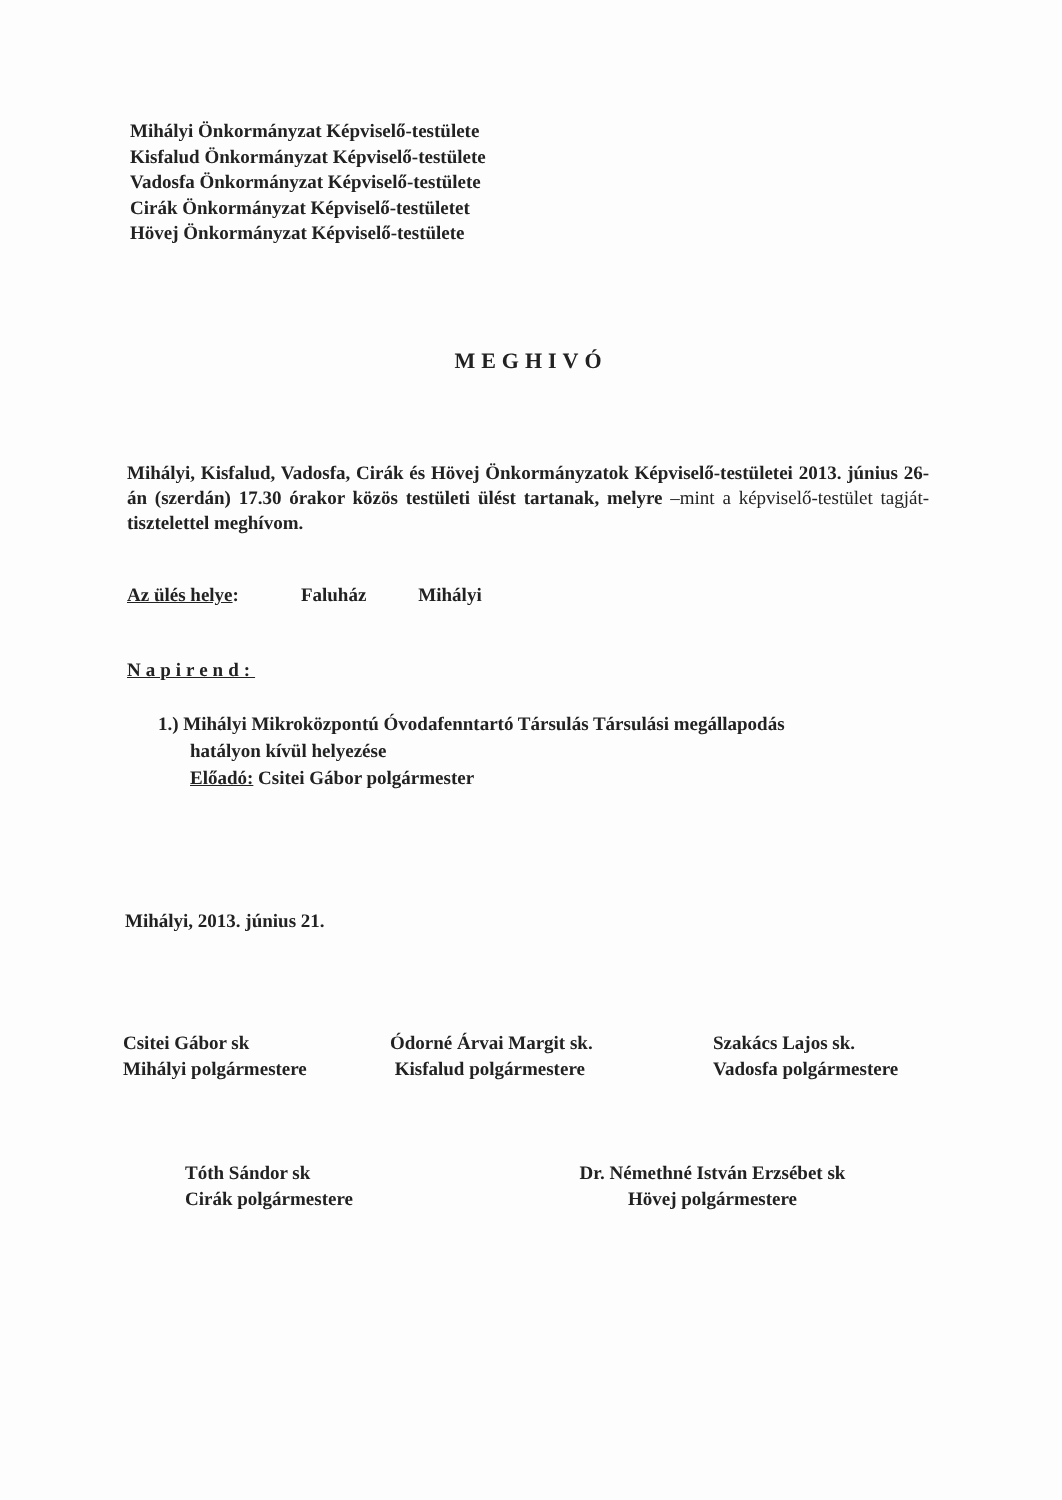Mihályi Önkormányzat Képviselő-testülete
Kisfalud Önkormányzat Képviselő-testülete
Vadosfa Önkormányzat Képviselő-testülete
Cirák Önkormányzat Képviselő-testületet
Hövej Önkormányzat Képviselő-testülete
MEGHIVÓ
Mihályi, Kisfalud, Vadosfa, Cirák és Hövej Önkormányzatok Képviselő-testületei 2013. június 26-án (szerdán) 17.30 órakor közös testületi ülést tartanak, melyre –mint a képviselő-testület tagját- tisztelettel meghívom.
Az ülés helye: Faluház Mihályi
Napirend:
1.) Mihályi Mikroközpontú Óvodafenntartó Társulás Társulási megállapodás
hatályon kívül helyezése
Előadó: Csitei Gábor polgármester
Mihályi, 2013. június 21.
Csitei Gábor sk
Mihályi polgármestere
Ódorné Árvai Margit sk.
Kisfalud polgármestere
Szakács Lajos sk.
Vadosfa polgármestere
Tóth Sándor sk
Cirák polgármestere
Dr. Némethné István Erzsébet sk
Hövej polgármestere